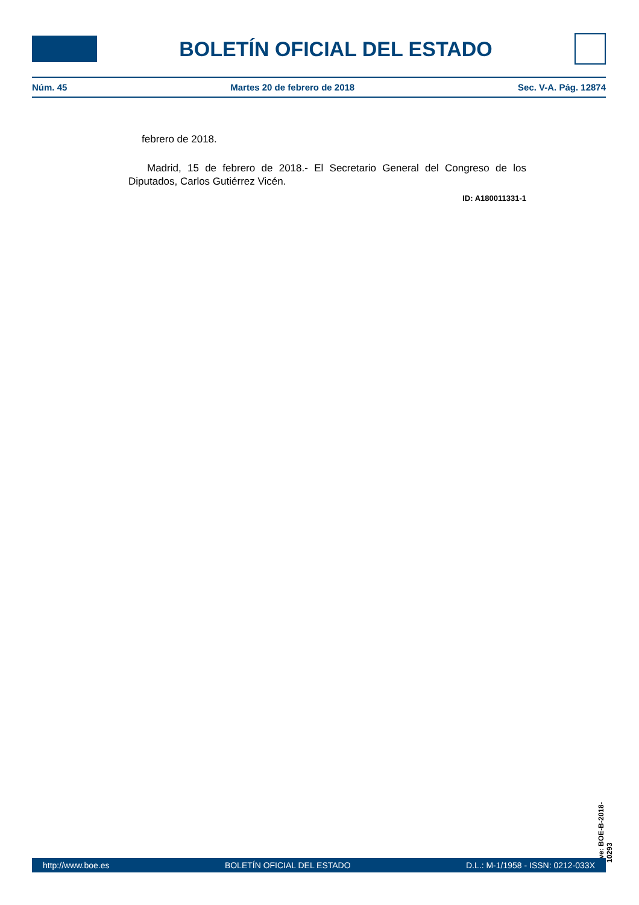BOLETÍN OFICIAL DEL ESTADO
Núm. 45 Martes 20 de febrero de 2018 Sec. V-A. Pág. 12874
febrero de 2018.
Madrid, 15 de febrero de 2018.- El Secretario General del Congreso de los Diputados, Carlos Gutiérrez Vicén.
ID: A180011331-1
cve: BOE-B-2018-10293
http://www.boe.es BOLETÍN OFICIAL DEL ESTADO D.L.: M-1/1958 - ISSN: 0212-033X